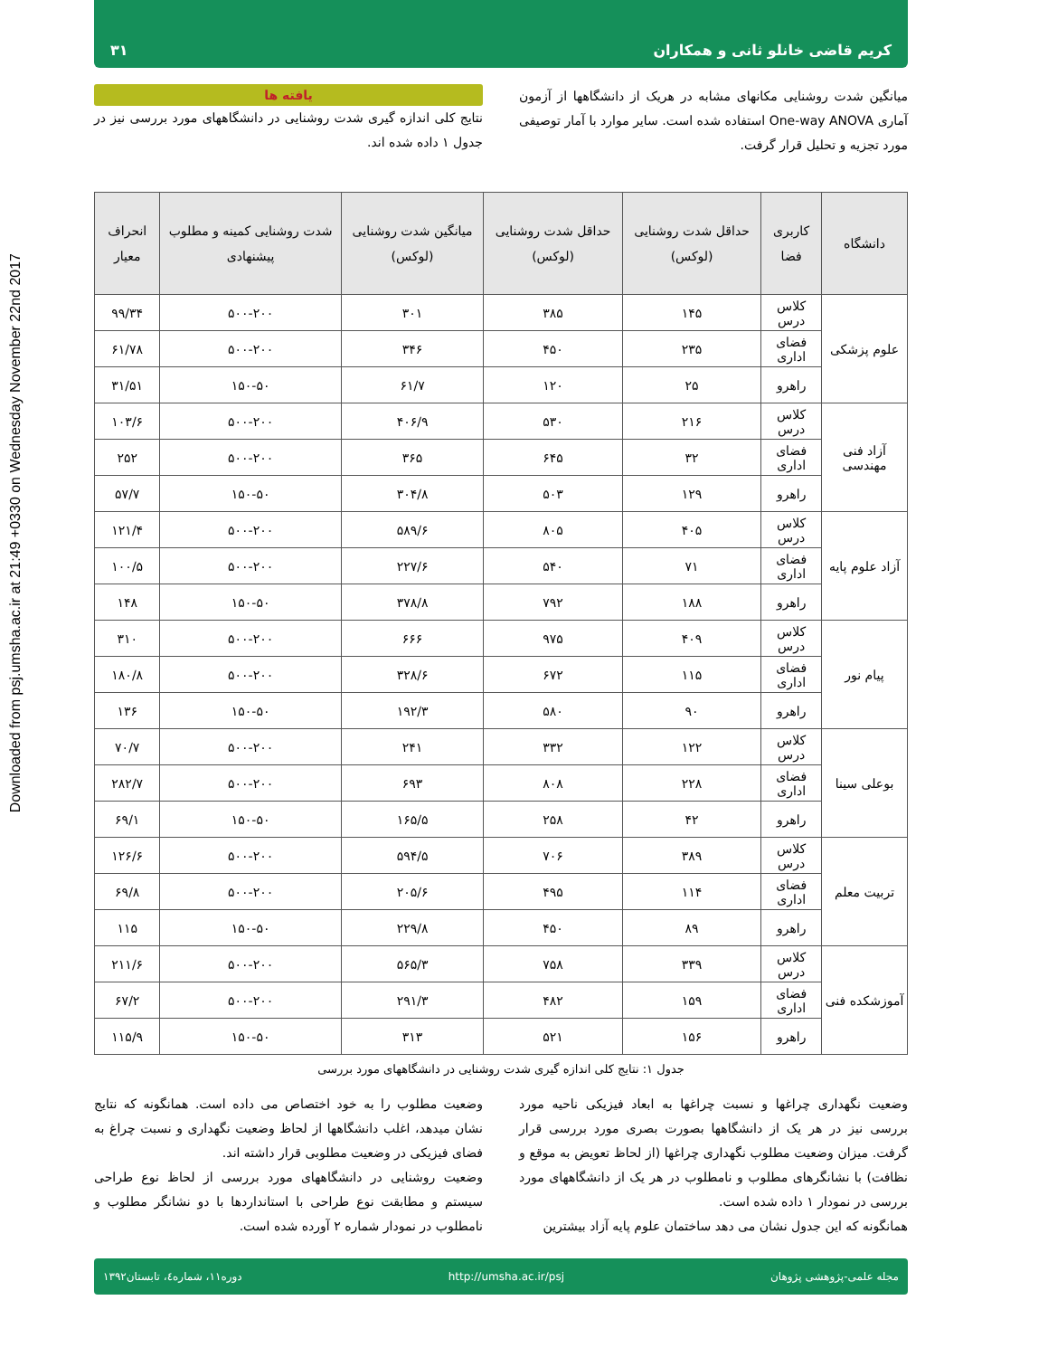Downloaded from psj.umsha.ac.ir at 21:49 +0330 on Wednesday November 22nd 2017
کریم قاضی خانلو ثانی و همکاران ۳۱
میانگین شدت روشنایی مکانهای مشابه در هریک از دانشگاهها از آزمون آماری One-way ANOVA استفاده شده است. سایر موارد با آمار توصیفی مورد تجزیه و تحلیل قرار گرفت.
یافته ها
نتایج کلی اندازه گیری شدت روشنایی در دانشگاههای مورد بررسی نیز در جدول ۱ داده شده اند.
| دانشگاه | کاربری فضا | حداقل شدت روشنایی (لوکس) | حداقل شدت روشنایی (لوکس) | میانگین شدت روشنایی (لوکس) | شدت روشنایی کمینه و مطلوب پیشنهادی | انحراف معیار |
| --- | --- | --- | --- | --- | --- | --- |
| علوم پزشکی | کلاس درس | ۱۴۵ | ۳۸۵ | ۳۰۱ | ۵۰۰-۲۰۰ | ۹۹/۳۴ |
| | فضای اداری | ۲۳۵ | ۴۵۰ | ۳۴۶ | ۵۰۰-۲۰۰ | ۶۱/۷۸ |
| | راهرو | ۲۵ | ۱۲۰ | ۶۱/۷ | ۱۵۰-۵۰ | ۳۱/۵۱ |
| آزاد فنی مهندسی | کلاس درس | ۲۱۶ | ۵۳۰ | ۴۰۶/۹ | ۵۰۰-۲۰۰ | ۱۰۳/۶ |
| | فضای اداری | ۳۲ | ۶۴۵ | ۳۶۵ | ۵۰۰-۲۰۰ | ۲۵۲ |
| | راهرو | ۱۲۹ | ۵۰۳ | ۳۰۴/۸ | ۱۵۰-۵۰ | ۵۷/۷ |
| آزاد علوم پایه | کلاس درس | ۴۰۵ | ۸۰۵ | ۵۸۹/۶ | ۵۰۰-۲۰۰ | ۱۲۱/۴ |
| | فضای اداری | ۷۱ | ۵۴۰ | ۲۲۷/۶ | ۵۰۰-۲۰۰ | ۱۰۰/۵ |
| | راهرو | ۱۸۸ | ۷۹۲ | ۳۷۸/۸ | ۱۵۰-۵۰ | ۱۴۸ |
| پیام نور | کلاس درس | ۴۰۹ | ۹۷۵ | ۶۶۶ | ۵۰۰-۲۰۰ | ۳۱۰ |
| | فضای اداری | ۱۱۵ | ۶۷۲ | ۳۲۸/۶ | ۵۰۰-۲۰۰ | ۱۸۰/۸ |
| | راهرو | ۹۰ | ۵۸۰ | ۱۹۲/۳ | ۱۵۰-۵۰ | ۱۳۶ |
| بوعلی سینا | کلاس درس | ۱۲۲ | ۳۳۲ | ۲۴۱ | ۵۰۰-۲۰۰ | ۷۰/۷ |
| | فضای اداری | ۲۲۸ | ۸۰۸ | ۶۹۳ | ۵۰۰-۲۰۰ | ۲۸۲/۷ |
| | راهرو | ۴۲ | ۲۵۸ | ۱۶۵/۵ | ۱۵۰-۵۰ | ۶۹/۱ |
| تربیت معلم | کلاس درس | ۳۸۹ | ۷۰۶ | ۵۹۴/۵ | ۵۰۰-۲۰۰ | ۱۲۶/۶ |
| | فضای اداری | ۱۱۴ | ۴۹۵ | ۲۰۵/۶ | ۵۰۰-۲۰۰ | ۶۹/۸ |
| | راهرو | ۸۹ | ۴۵۰ | ۲۲۹/۸ | ۱۵۰-۵۰ | ۱۱۵ |
| آموزشکده فنی | کلاس درس | ۳۳۹ | ۷۵۸ | ۵۶۵/۳ | ۵۰۰-۲۰۰ | ۲۱۱/۶ |
| | فضای اداری | ۱۵۹ | ۴۸۲ | ۲۹۱/۳ | ۵۰۰-۲۰۰ | ۶۷/۲ |
| | راهرو | ۱۵۶ | ۵۲۱ | ۳۱۳ | ۱۵۰-۵۰ | ۱۱۵/۹ |
جدول ۱: نتایج کلی اندازه گیری شدت روشنایی در دانشگاههای مورد بررسی
وضعیت نگهداری چراغها و نسبت چراغها به ابعاد فیزیکی ناحیه مورد بررسی نیز در هر یک از دانشگاهها بصورت بصری مورد بررسی قرار گرفت. میزان وضعیت مطلوب نگهداری چراغها (از لحاظ تعویض به موقع و نظافت) با نشانگرهای مطلوب و نامطلوب در هر یک از دانشگاههای مورد بررسی در نمودار ۱ داده شده است.
همانگونه که این جدول نشان می دهد ساختمان علوم پایه آزاد بیشترین
وضعیت مطلوب را به خود اختصاص می داده است. همانگونه که نتایج نشان میدهد، اغلب دانشگاهها از لحاظ وضعیت نگهداری و نسبت چراغ به فضای فیزیکی در وضعیت مطلوبی قرار داشته اند.
وضعیت روشنایی در دانشگاههای مورد بررسی از لحاظ نوع طراحی سیستم و مطابقت نوع طراحی با استانداردها با دو نشانگر مطلوب و نامطلوب در نمودار شماره ۲ آورده شده است.
مجله علمی-پژوهشی پژوهان http://umsha.ac.ir/psj دوره۱۱، شماره٤، تابستان۱۳۹۲